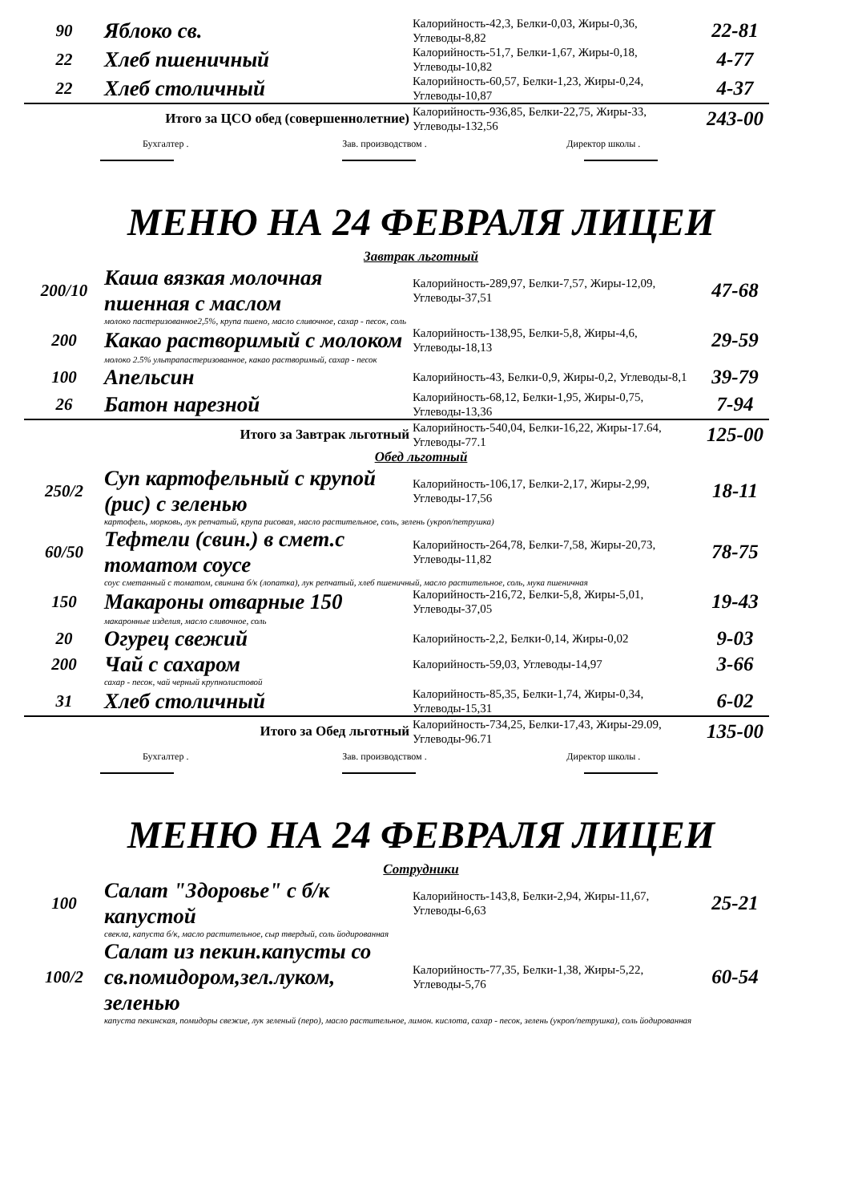| 90 | Яблоко св. | Калорийность-42,3, Белки-0,03, Жиры-0,36, Углеводы-8,82 | 22-81 |
| 22 | Хлеб пшеничный | Калорийность-51,7, Белки-1,67, Жиры-0,18, Углеводы-10,82 | 4-77 |
| 22 | Хлеб столичный | Калорийность-60,57, Белки-1,23, Жиры-0,24, Углеводы-10,87 | 4-37 |
| Итого за ЦСО обед (совершеннолетние) | | Калорийность-936,85, Белки-22,75, Жиры-33, Углеводы-132,56 | 243-00 |
Бухгалтер . Зав. производством . Директор школы .
МЕНЮ НА 24 ФЕВРАЛЯ ЛИЦЕИ
Завтрак льготный
| 200/10 | Каша вязкая молочная пшенная с маслом | Калорийность-289,97, Белки-7,57, Жиры-12,09, Углеводы-37,51 | 47-68 |
| молоко пастеризованное2,5%, крупа пшено, масло сливочное, сахар - песок, соль | | | |
| 200 | Какао растворимый с молоком | Калорийность-138,95, Белки-5,8, Жиры-4,6, Углеводы-18,13 | 29-59 |
| молоко 2.5% ультрапастеризованное, какао растворимый, сахар - песок | | | |
| 100 | Апельсин | Калорийность-43, Белки-0,9, Жиры-0,2, Углеводы-8,1 | 39-79 |
| 26 | Батон нарезной | Калорийность-68,12, Белки-1,95, Жиры-0,75, Углеводы-13,36 | 7-94 |
| Итого за Завтрак льготный | | Калорийность-540,04, Белки-16,22, Жиры-17.64, Углеводы-77.1 | 125-00 |
Обед льготный
| 250/2 | Суп картофельный с крупой (рис) с зеленью | Калорийность-106,17, Белки-2,17, Жиры-2,99, Углеводы-17,56 | 18-11 |
| картофель, морковь, лук репчатый, крупа рисовая, масло растительное, соль, зелень (укроп/петрушка) | | | |
| 60/50 | Тефтели (свин.) в смет.с томатом соусе | Калорийность-264,78, Белки-7,58, Жиры-20,73, Углеводы-11,82 | 78-75 |
| соус сметанный с томатом, свинина б/к (лопатка), лук репчатый, хлеб пшеничный, масло растительное, соль, мука пшеничная | | | |
| 150 | Макароны отварные 150 | Калорийность-216,72, Белки-5,8, Жиры-5,01, Углеводы-37,05 | 19-43 |
| макаронные изделия, масло сливочное, соль | | | |
| 20 | Огурец свежий | Калорийность-2,2, Белки-0,14, Жиры-0,02 | 9-03 |
| 200 | Чай с сахаром | Калорийность-59,03, Углеводы-14,97 | 3-66 |
| сахар - песок, чай черный крупнолистовой | | | |
| 31 | Хлеб столичный | Калорийность-85,35, Белки-1,74, Жиры-0,34, Углеводы-15,31 | 6-02 |
| Итого за Обед льготный | | Калорийность-734,25, Белки-17,43, Жиры-29.09, Углеводы-96.71 | 135-00 |
Бухгалтер . Зав. производством . Директор школы .
МЕНЮ НА 24 ФЕВРАЛЯ ЛИЦЕИ
Сотрудники
| 100 | Салат "Здоровье" с б/к капустой | Калорийность-143,8, Белки-2,94, Жиры-11,67, Углеводы-6,63 | 25-21 |
| свекла, капуста б/к, масло растительное, сыр твердый, соль йодированная | | | |
| 100/2 | Салат из пекин.капусты со св.помидором,зел.луком, зеленью | Калорийность-77,35, Белки-1,38, Жиры-5,22, Углеводы-5,76 | 60-54 |
| капуста пекинская, помидоры свежие, лук зеленый (перо), масло растительное, лимон. кислота, сахар - песок, зелень (укроп/петрушка), соль йодированная | | | |